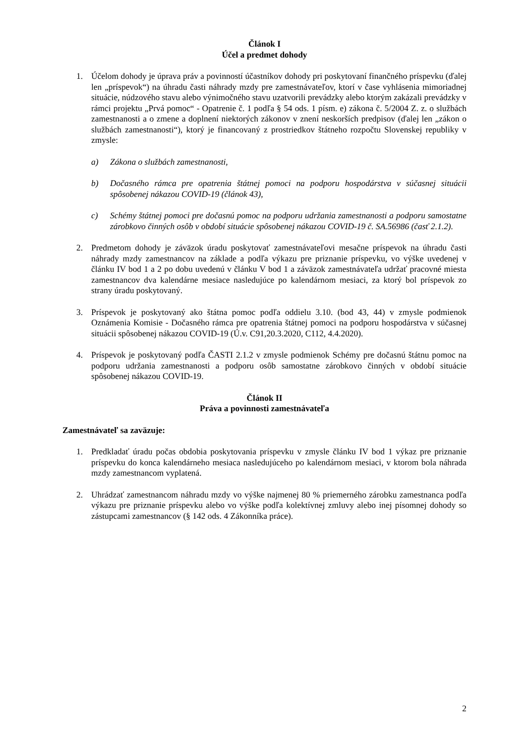Článok I
Účel a predmet dohody
1. Účelom dohody je úprava práv a povinností účastníkov dohody pri poskytovaní finančného príspevku (ďalej len „príspevok“) na úhradu časti náhrady mzdy pre zamestnávateľov, ktorí v čase vyhlásenia mimoriadnej situácie, núdzového stavu alebo výnimočného stavu uzatvorili prevádzky alebo ktorým zakázali prevádzky v rámci projektu „Prvá pomoc“ - Opatrenie č. 1 podľa § 54 ods. 1 písm. e) zákona č. 5/2004 Z. z. o službách zamestnanosti a o zmene a doplnení niektorých zákonov v znení neskorších predpisov (ďalej len „zákon o službách zamestnanosti“), ktorý je financovaný z prostriedkov štátneho rozpočtu Slovenskej republiky v zmysle:
a) Zákona o službách zamestnanosti,
b) Dočasného rámca pre opatrenia štátnej pomoci na podporu hospodárstva v súčasnej situácii spôsobenej nákazou COVID-19 (článok 43),
c) Schémy štátnej pomoci pre dočasnú pomoc na podporu udržania zamestnanosti a podporu samostatne zárobkovo činných osôb v období situácie spôsobenej nákazou COVID-19 č. SA.56986 (časť 2.1.2).
2. Predmetom dohody je záväzok úradu poskytovať zamestnávateľovi mesačne príspevok na úhradu časti náhrady mzdy zamestnancov na základe a podľa výkazu pre priznanie príspevku, vo výške uvedenej v článku IV bod 1 a 2 po dobu uvedenú v článku V bod 1 a záväzok zamestnávateľa udržať pracovné miesta zamestnancov dva kalendárne mesiace nasledujúce po kalendárnom mesiaci, za ktorý bol príspevok zo strany úradu poskytovaný.
3. Príspevok je poskytovaný ako štátna pomoc podľa oddielu 3.10. (bod 43, 44) v zmysle podmienok Oznámenia Komisie - Dočasného rámca pre opatrenia štátnej pomoci na podporu hospodárstva v súčasnej situácii spôsobenej nákazou COVID-19 (Ú.v. C91,20.3.2020, C112, 4.4.2020).
4. Príspevok je poskytovaný podľa ČASTI 2.1.2 v zmysle podmienok Schémy pre dočasnú štátnu pomoc na podporu udržania zamestnanosti a podporu osôb samostatne zárobkovo činných v období situácie spôsobenej nákazou COVID-19.
Článok II
Práva a povinnosti zamestnávateľa
Zamestnávateľ sa zaväzuje:
1. Predkladať úradu počas obdobia poskytovania príspevku v zmysle článku IV bod 1 výkaz pre priznanie príspevku do konca kalendárneho mesiaca nasledujúceho po kalendárnom mesiaci, v ktorom bola náhrada mzdy zamestnancom vyplatená.
2. Uhrádzať zamestnancom náhradu mzdy vo výške najmenej 80 % priemerného zárobku zamestnanca podľa výkazu pre priznanie príspevku alebo vo výške podľa kolektívnej zmluvy alebo inej písomnej dohody so zástupcami zamestnancov (§ 142 ods. 4 Zákonníka práce).
2